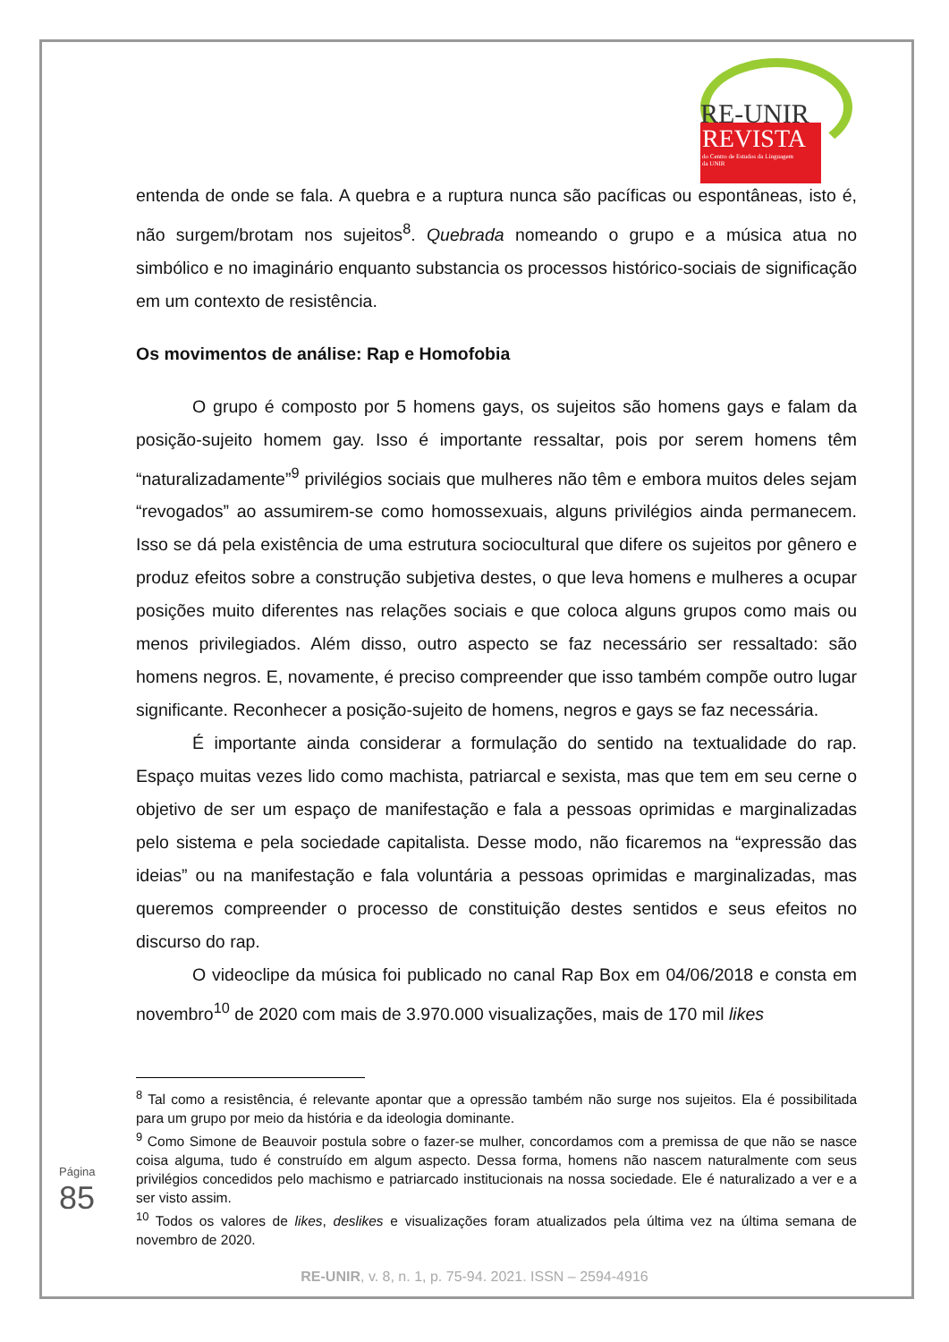RE-UNIR
REVISTA
do Centro de Estudos da Linguagem
da UNIR
entenda de onde se fala. A quebra e a ruptura nunca são pacíficas ou espontâneas, isto é, não surgem/brotam nos sujeitos<sup>8</sup>. Quebrada nomeando o grupo e a música atua no simbólico e no imaginário enquanto substancia os processos histórico-sociais de significação em um contexto de resistência.
Os movimentos de análise: Rap e Homofobia
O grupo é composto por 5 homens gays, os sujeitos são homens gays e falam da posição-sujeito homem gay. Isso é importante ressaltar, pois por serem homens têm “naturalizadamente”<sup>9</sup> privilégios sociais que mulheres não têm e embora muitos deles sejam “revogados” ao assumirem-se como homossexuais, alguns privilégios ainda permanecem. Isso se dá pela existência de uma estrutura sociocultural que difere os sujeitos por gênero e produz efeitos sobre a construção subjetiva destes, o que leva homens e mulheres a ocupar posições muito diferentes nas relações sociais e que coloca alguns grupos como mais ou menos privilegiados. Além disso, outro aspecto se faz necessário ser ressaltado: são homens negros. E, novamente, é preciso compreender que isso também compõe outro lugar significante. Reconhecer a posição-sujeito de homens, negros e gays se faz necessária.
É importante ainda considerar a formulação do sentido na textualidade do rap. Espaço muitas vezes lido como machista, patriarcal e sexista, mas que tem em seu cerne o objetivo de ser um espaço de manifestação e fala a pessoas oprimidas e marginalizadas pelo sistema e pela sociedade capitalista. Desse modo, não ficaremos na “expressão das ideias” ou na manifestação e fala voluntária a pessoas oprimidas e marginalizadas, mas queremos compreender o processo de constituição destes sentidos e seus efeitos no discurso do rap.
O videoclipe da música foi publicado no canal Rap Box em 04/06/2018 e consta em novembro<sup>10</sup> de 2020 com mais de 3.970.000 visualizações, mais de 170 mil likes
<sup>8</sup> Tal como a resistência, é relevante apontar que a opressão também não surge nos sujeitos. Ela é possibilitada para um grupo por meio da história e da ideologia dominante.
<sup>9</sup> Como Simone de Beauvoir postula sobre o fazer-se mulher, concordamos com a premissa de que não se nasce coisa alguma, tudo é construído em algum aspecto. Dessa forma, homens não nascem naturalmente com seus privilégios concedidos pelo machismo e patriarcado institucionais na nossa sociedade. Ele é naturalizado a ver e a ser visto assim.
<sup>10</sup> Todos os valores de likes, deslikes e visualizações foram atualizados pela última vez na última semana de novembro de 2020.
Página 85
RE-UNIR, v. 8, n. 1, p. 75-94. 2021. ISSN – 2594-4916